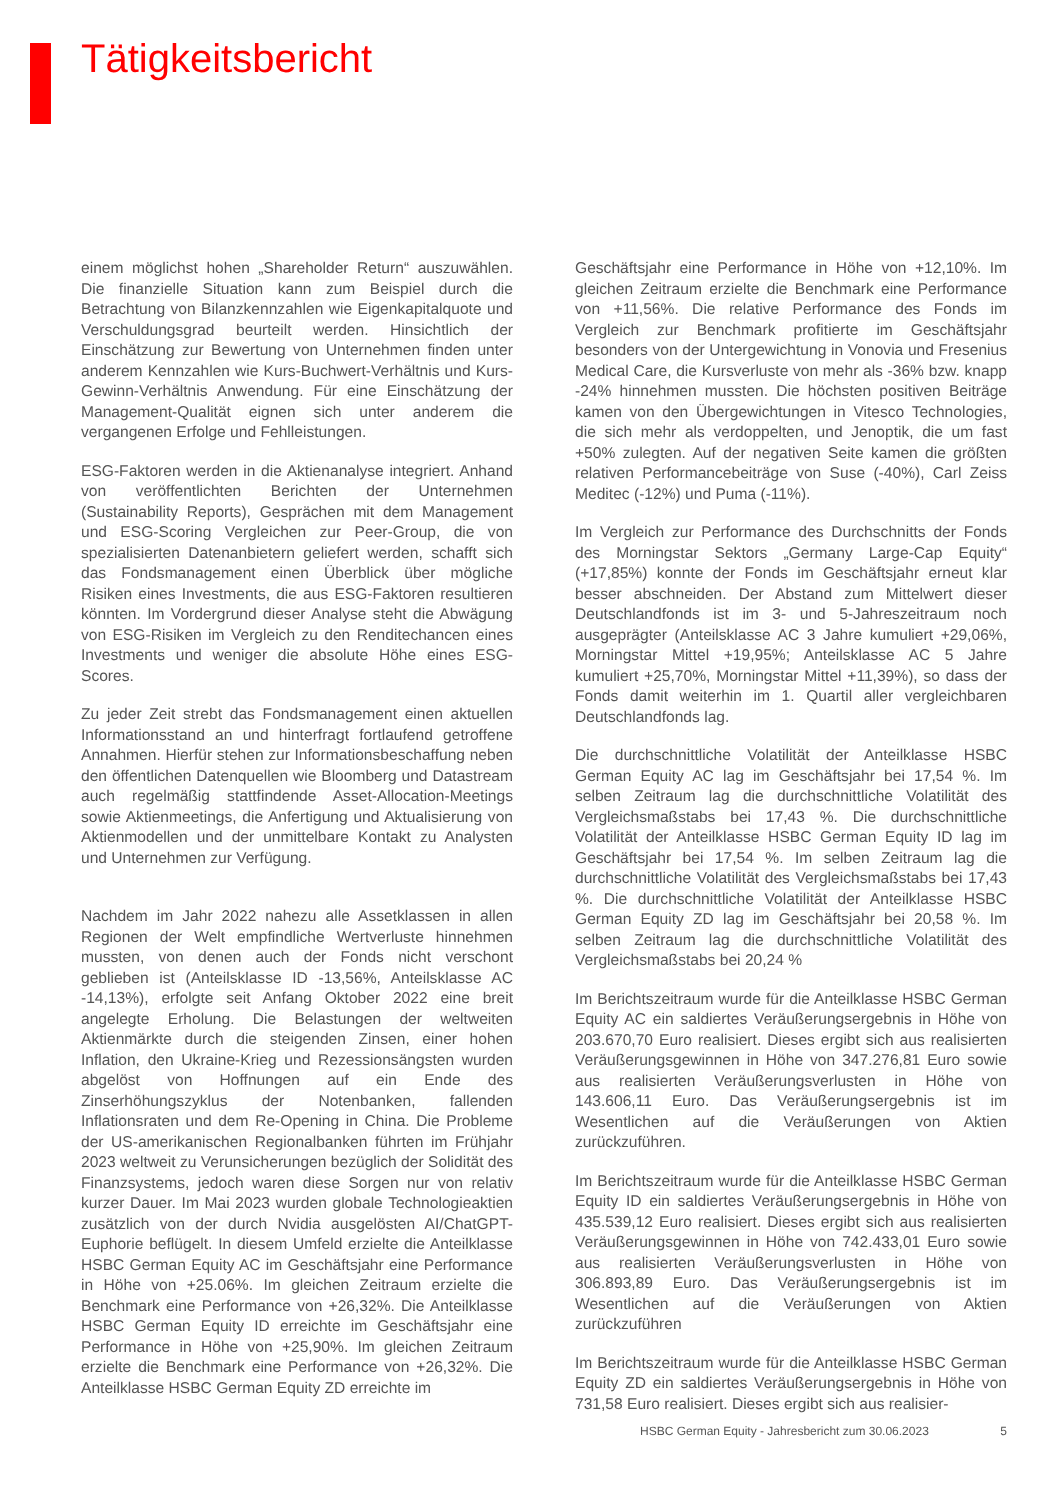Tätigkeitsbericht
einem möglichst hohen „Shareholder Return“ auszuwählen. Die finanzielle Situation kann zum Beispiel durch die Betrachtung von Bilanzkennzahlen wie Eigenkapitalquote und Verschuldungsgrad beurteilt werden. Hinsichtlich der Einschätzung zur Bewertung von Unternehmen finden unter anderem Kennzahlen wie Kurs-Buchwert-Verhältnis und Kurs-Gewinn-Verhältnis Anwendung. Für eine Einschätzung der Management-Qualität eignen sich unter anderem die vergangenen Erfolge und Fehlleistungen.
ESG-Faktoren werden in die Aktienanalyse integriert. Anhand von veröffentlichten Berichten der Unternehmen (Sustainability Reports), Gesprächen mit dem Management und ESG-Scoring Vergleichen zur Peer-Group, die von spezialisierten Datenanbietern geliefert werden, schafft sich das Fondsmanagement einen Überblick über mögliche Risiken eines Investments, die aus ESG-Faktoren resultieren könnten. Im Vordergrund dieser Analyse steht die Abwägung von ESG-Risiken im Vergleich zu den Renditechancen eines Investments und weniger die absolute Höhe eines ESG-Scores.
Zu jeder Zeit strebt das Fondsmanagement einen aktuellen Informationsstand an und hinterfragt fortlaufend getroffene Annahmen. Hierfür stehen zur Informationsbeschaffung neben den öffentlichen Datenquellen wie Bloomberg und Datastream auch regelmäßig stattfindende Asset-Allocation-Meetings sowie Aktienmeetings, die Anfertigung und Aktualisierung von Aktienmodellen und der unmittelbare Kontakt zu Analysten und Unternehmen zur Verfügung.
Nachdem im Jahr 2022 nahezu alle Assetklassen in allen Regionen der Welt empfindliche Wertverluste hinnehmen mussten, von denen auch der Fonds nicht verschont geblieben ist (Anteilsklasse ID -13,56%, Anteilsklasse AC -14,13%), erfolgte seit Anfang Oktober 2022 eine breit angelegte Erholung. Die Belastungen der weltweiten Aktienmärkte durch die steigenden Zinsen, einer hohen Inflation, den Ukraine-Krieg und Rezessionsängsten wurden abgelöst von Hoffnungen auf ein Ende des Zinserhöhungszyklus der Notenbanken, fallenden Inflationsraten und dem Re-Opening in China. Die Probleme der US-amerikanischen Regionalbanken führten im Frühjahr 2023 weltweit zu Verunsicherungen bezüglich der Solidität des Finanzsystems, jedoch waren diese Sorgen nur von relativ kurzer Dauer. Im Mai 2023 wurden globale Technologieaktien zusätzlich von der durch Nvidia ausgelösten AI/ChatGPT-Euphorie beflügelt. In diesem Umfeld erzielte die Anteilklasse HSBC German Equity AC im Geschäftsjahr eine Performance in Höhe von +25.06%. Im gleichen Zeitraum erzielte die Benchmark eine Performance von +26,32%. Die Anteilklasse HSBC German Equity ID erreichte im Geschäftsjahr eine Performance in Höhe von +25,90%. Im gleichen Zeitraum erzielte die Benchmark eine Performance von +26,32%. Die Anteilklasse HSBC German Equity ZD erreichte im
Geschäftsjahr eine Performance in Höhe von +12,10%. Im gleichen Zeitraum erzielte die Benchmark eine Performance von +11,56%. Die relative Performance des Fonds im Vergleich zur Benchmark profitierte im Geschäftsjahr besonders von der Untergewichtung in Vonovia und Fresenius Medical Care, die Kursverluste von mehr als -36% bzw. knapp -24% hinnehmen mussten. Die höchsten positiven Beiträge kamen von den Übergewichtungen in Vitesco Technologies, die sich mehr als verdoppelten, und Jenoptik, die um fast +50% zulegten. Auf der negativen Seite kamen die größten relativen Performancebeiträge von Suse (-40%), Carl Zeiss Meditec (-12%) und Puma (-11%).
Im Vergleich zur Performance des Durchschnitts der Fonds des Morningstar Sektors „Germany Large-Cap Equity“ (+17,85%) konnte der Fonds im Geschäftsjahr erneut klar besser abschneiden. Der Abstand zum Mittelwert dieser Deutschlandfonds ist im 3- und 5-Jahreszeitraum noch ausgeprägter (Anteilsklasse AC 3 Jahre kumuliert +29,06%, Morningstar Mittel +19,95%; Anteilsklasse AC 5 Jahre kumuliert +25,70%, Morningstar Mittel +11,39%), so dass der Fonds damit weiterhin im 1. Quartil aller vergleichbaren Deutschlandfonds lag.
Die durchschnittliche Volatilität der Anteilklasse HSBC German Equity AC lag im Geschäftsjahr bei 17,54 %. Im selben Zeitraum lag die durchschnittliche Volatilität des Vergleichsmaßstabs bei 17,43 %. Die durchschnittliche Volatilität der Anteilklasse HSBC German Equity ID lag im Geschäftsjahr bei 17,54 %. Im selben Zeitraum lag die durchschnittliche Volatilität des Vergleichsmaßstabs bei 17,43 %. Die durchschnittliche Volatilität der Anteilklasse HSBC German Equity ZD lag im Geschäftsjahr bei 20,58 %. Im selben Zeitraum lag die durchschnittliche Volatilität des Vergleichsmaßstabs bei 20,24 %
Im Berichtszeitraum wurde für die Anteilklasse HSBC German Equity AC ein saldiertes Veräußerungsergebnis in Höhe von 203.670,70 Euro realisiert. Dieses ergibt sich aus realisierten Veräußerungsgewinnen in Höhe von 347.276,81 Euro sowie aus realisierten Veräußerungsverlusten in Höhe von 143.606,11 Euro. Das Veräußerungsergebnis ist im Wesentlichen auf die Veräußerungen von Aktien zurückzuführen.
Im Berichtszeitraum wurde für die Anteilklasse HSBC German Equity ID ein saldiertes Veräußerungsergebnis in Höhe von 435.539,12 Euro realisiert. Dieses ergibt sich aus realisierten Veräußerungsgewinnen in Höhe von 742.433,01 Euro sowie aus realisierten Veräußerungsverlusten in Höhe von 306.893,89 Euro. Das Veräußerungsergebnis ist im Wesentlichen auf die Veräußerungen von Aktien zurückzuführen
Im Berichtszeitraum wurde für die Anteilklasse HSBC German Equity ZD ein saldiertes Veräußerungsergebnis in Höhe von 731,58 Euro realisiert. Dieses ergibt sich aus realisier-
HSBC German Equity - Jahresbericht zum 30.06.2023 5